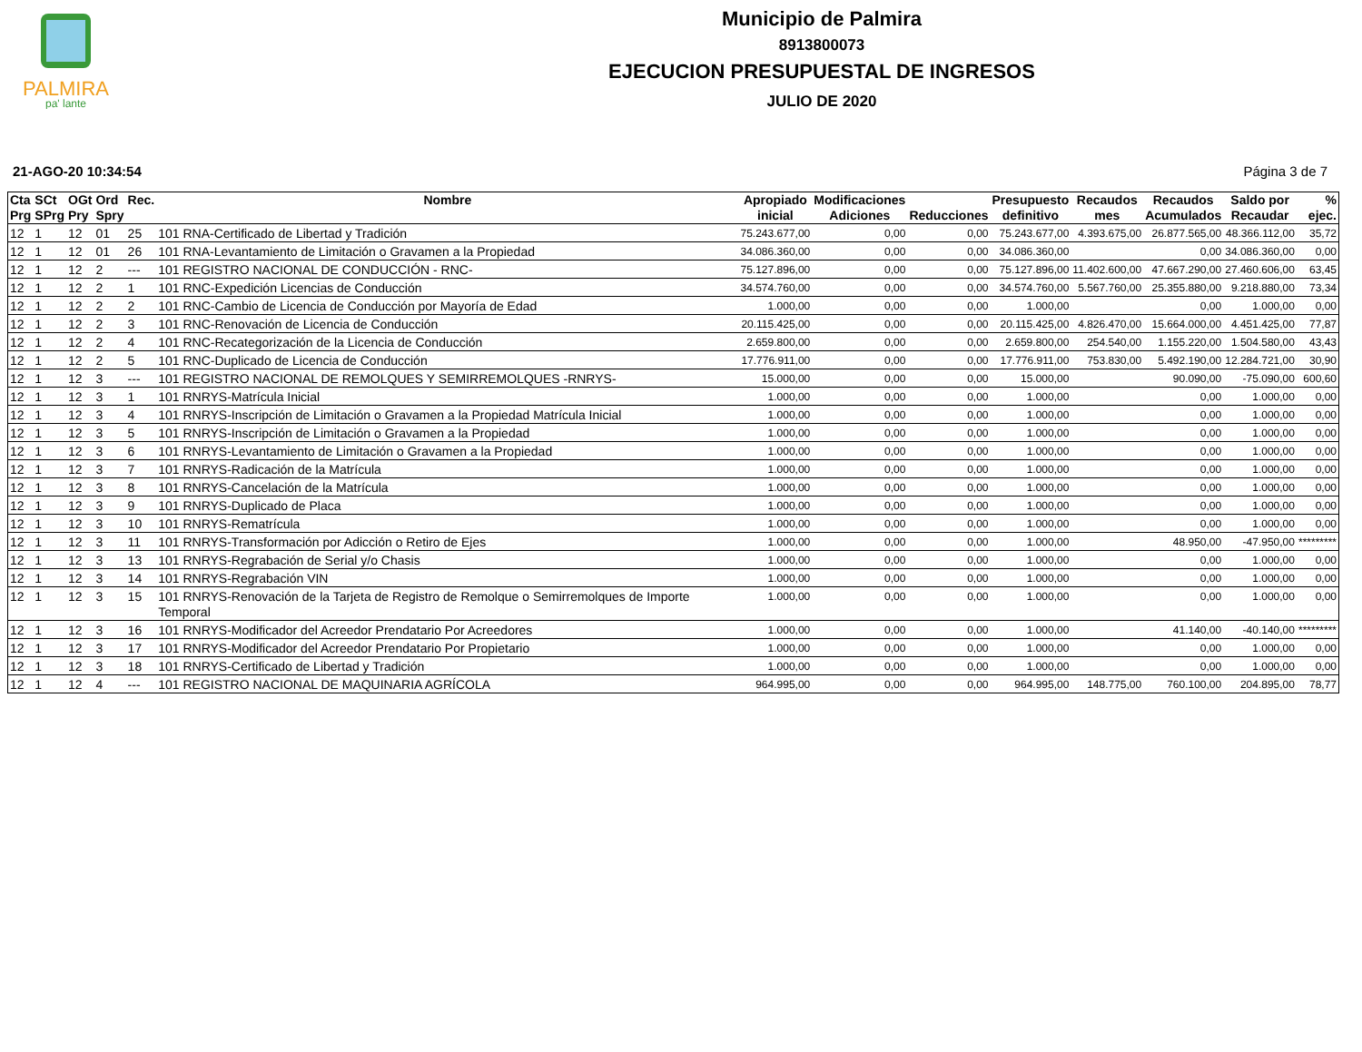PALMIRA
pa' lante
Municipio de Palmira
8913800073
EJECUCION PRESUPUESTAL DE INGRESOS
JULIO DE 2020
21-AGO-20 10:34:54 Página 3 de 7
| Cta Prg | SCt SPrg | OGt Pry | Ord Spry | Rec. | Nombre | Apropiado inicial | Modificaciones Adiciones | Reducciones | Presupuesto definitivo | Recaudos mes | Recaudos Acumulados | Saldo por Recaudar | % ejec. |
| --- | --- | --- | --- | --- | --- | --- | --- | --- | --- | --- | --- | --- | --- |
| 12 | 1 | 12 | 01 | 25 | 101 RNA-Certificado de Libertad y Tradición | 75.243.677,00 | 0,00 | 0,00 | 75.243.677,00 | 4.393.675,00 | 26.877.565,00 | 48.366.112,00 | 35,72 |
| 12 | 1 | 12 | 01 | 26 | 101 RNA-Levantamiento de Limitación o Gravamen a la Propiedad | 34.086.360,00 | 0,00 | 0,00 | 34.086.360,00 | | 0,00 | 34.086.360,00 | 0,00 |
| 12 | 1 | 12 | 2 | --- | 101 REGISTRO NACIONAL DE CONDUCCIÓN - RNC- | 75.127.896,00 | 0,00 | 0,00 | 75.127.896,00 | 11.402.600,00 | 47.667.290,00 | 27.460.606,00 | 63,45 |
| 12 | 1 | 12 | 2 | 1 | 101 RNC-Expedición Licencias de Conducción | 34.574.760,00 | 0,00 | 0,00 | 34.574.760,00 | 5.567.760,00 | 25.355.880,00 | 9.218.880,00 | 73,34 |
| 12 | 1 | 12 | 2 | 2 | 101 RNC-Cambio de Licencia de Conducción por Mayoría de Edad | 1.000,00 | 0,00 | 0,00 | 1.000,00 | | 0,00 | 1.000,00 | 0,00 |
| 12 | 1 | 12 | 2 | 3 | 101 RNC-Renovación de Licencia de Conducción | 20.115.425,00 | 0,00 | 0,00 | 20.115.425,00 | 4.826.470,00 | 15.664.000,00 | 4.451.425,00 | 77,87 |
| 12 | 1 | 12 | 2 | 4 | 101 RNC-Recategorización de la Licencia de Conducción | 2.659.800,00 | 0,00 | 0,00 | 2.659.800,00 | 254.540,00 | 1.155.220,00 | 1.504.580,00 | 43,43 |
| 12 | 1 | 12 | 2 | 5 | 101 RNC-Duplicado de Licencia de Conducción | 17.776.911,00 | 0,00 | 0,00 | 17.776.911,00 | 753.830,00 | 5.492.190,00 | 12.284.721,00 | 30,90 |
| 12 | 1 | 12 | 3 | --- | 101 REGISTRO NACIONAL DE REMOLQUES Y SEMIRREMOLQUES -RNRYS- | 15.000,00 | 0,00 | 0,00 | 15.000,00 | | 90.090,00 | -75.090,00 | 600,60 |
| 12 | 1 | 12 | 3 | 1 | 101 RNRYS-Matrícula Inicial | 1.000,00 | 0,00 | 0,00 | 1.000,00 | | 0,00 | 1.000,00 | 0,00 |
| 12 | 1 | 12 | 3 | 4 | 101 RNRYS-Inscripción de Limitación o Gravamen a la Propiedad Matrícula Inicial | 1.000,00 | 0,00 | 0,00 | 1.000,00 | | 0,00 | 1.000,00 | 0,00 |
| 12 | 1 | 12 | 3 | 5 | 101 RNRYS-Inscripción de Limitación o Gravamen a la Propiedad | 1.000,00 | 0,00 | 0,00 | 1.000,00 | | 0,00 | 1.000,00 | 0,00 |
| 12 | 1 | 12 | 3 | 6 | 101 RNRYS-Levantamiento de Limitación o Gravamen a la Propiedad | 1.000,00 | 0,00 | 0,00 | 1.000,00 | | 0,00 | 1.000,00 | 0,00 |
| 12 | 1 | 12 | 3 | 7 | 101 RNRYS-Radicación de la Matrícula | 1.000,00 | 0,00 | 0,00 | 1.000,00 | | 0,00 | 1.000,00 | 0,00 |
| 12 | 1 | 12 | 3 | 8 | 101 RNRYS-Cancelación de la Matrícula | 1.000,00 | 0,00 | 0,00 | 1.000,00 | | 0,00 | 1.000,00 | 0,00 |
| 12 | 1 | 12 | 3 | 9 | 101 RNRYS-Duplicado de Placa | 1.000,00 | 0,00 | 0,00 | 1.000,00 | | 0,00 | 1.000,00 | 0,00 |
| 12 | 1 | 12 | 3 | 10 | 101 RNRYS-Rematrícula | 1.000,00 | 0,00 | 0,00 | 1.000,00 | | 0,00 | 1.000,00 | 0,00 |
| 12 | 1 | 12 | 3 | 11 | 101 RNRYS-Transformación por Adicción o Retiro de Ejes | 1.000,00 | 0,00 | 0,00 | 1.000,00 | | 48.950,00 | -47.950,00 | ********* |
| 12 | 1 | 12 | 3 | 13 | 101 RNRYS-Regrabación de Serial y/o Chasis | 1.000,00 | 0,00 | 0,00 | 1.000,00 | | 0,00 | 1.000,00 | 0,00 |
| 12 | 1 | 12 | 3 | 14 | 101 RNRYS-Regrabación VIN | 1.000,00 | 0,00 | 0,00 | 1.000,00 | | 0,00 | 1.000,00 | 0,00 |
| 12 | 1 | 12 | 3 | 15 | 101 RNRYS-Renovación de la Tarjeta de Registro de Remolque o Semirremolques de Importe Temporal | 1.000,00 | 0,00 | 0,00 | 1.000,00 | | 0,00 | 1.000,00 | 0,00 |
| 12 | 1 | 12 | 3 | 16 | 101 RNRYS-Modificador del Acreedor Prendatario Por Acreedores | 1.000,00 | 0,00 | 0,00 | 1.000,00 | | 41.140,00 | -40.140,00 | ********* |
| 12 | 1 | 12 | 3 | 17 | 101 RNRYS-Modificador del Acreedor Prendatario Por Propietario | 1.000,00 | 0,00 | 0,00 | 1.000,00 | | 0,00 | 1.000,00 | 0,00 |
| 12 | 1 | 12 | 3 | 18 | 101 RNRYS-Certificado de Libertad y Tradición | 1.000,00 | 0,00 | 0,00 | 1.000,00 | | 0,00 | 1.000,00 | 0,00 |
| 12 | 1 | 12 | 4 | --- | 101 REGISTRO NACIONAL DE MAQUINARIA AGRÍCOLA | 964.995,00 | 0,00 | 0,00 | 964.995,00 | 148.775,00 | 760.100,00 | 204.895,00 | 78,77 |